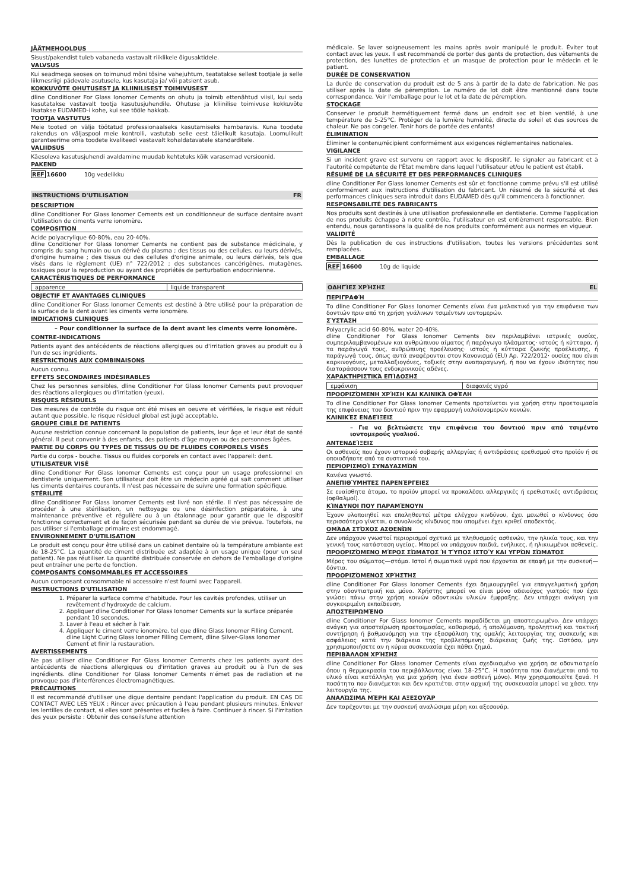JÄÄTMEHOOLDUS
Sisust/pakendist tuleb vabaneda vastavalt riiklikele õigusaktidele.
VALVSUS
Kui seadmega seoses on toimunud mõni tõsine vahejuhtum, teatatakse sellest tootjale ja selle liikmesriigi pädevale asutusele, kus kasutaja ja/ või patsient asub.
KOKKUVÕTE OHUTUSEST JA KLIINILISEST TOIMIVUSEST
dline Conditioner For Glass Ionomer Cements on ohutu ja toimib ettenähtud viisil, kui seda kasutatakse vastavalt tootja kasutusjuhendile. Ohutuse ja kliinilise toimivuse kokkuvõte lisatakse EUDAMED-i kohe, kui see tööle hakkab.
TOOTJA VASTUTUS
Meie tooted on välja töötatud professionaalseks kasutamiseks hambaravis. Kuna toodete rakendus on väljaspool meie kontrolli, vastutab selle eest täielikult kasutaja. Loomulikult garanteerime oma toodete kvaliteedi vastavalt kohaldatavatele standarditele.
VALIIDSUS
Käesoleva kasutusjuhendi avaldamine muudab kehtetuks kõik varasemad versioonid.
PAKEND
REF 16600 10g vedelikku
INSTRUCTIONS D'UTILISATION FR
DESCRIPTION
dline Conditioner For Glass Ionomer Cements est un conditionneur de surface dentaire avant l'utilisation de ciments verre ionomère.
COMPOSITION
Acide polyacrylique 60-80%, eau 20-40%.
dline Conditioner For Glass Ionomer Cements ne contient pas de substance médicinale, y compris du sang humain ou un dérivé du plasma ; des tissus ou des cellules, ou leurs dérivés, d'origine humaine ; des tissus ou des cellules d'origine animale, ou leurs dérivés, tels que visés dans le règlement (UE) n° 722/2012 ; des substances cancérigènes, mutagènes, toxiques pour la reproduction ou ayant des propriétés de perturbation endocrinienne.
CARACTÉRISTIQUES DE PERFORMANCE
| apparence | liquide transparent |
OBJECTIF ET AVANTAGES CLINIQUES
dline Conditioner For Glass Ionomer Cements est destiné à être utilisé pour la préparation de la surface de la dent avant les ciments verre ionomère.
INDICATIONS CLINIQUES
– Pour conditionner la surface de la dent avant les ciments verre ionomère.
CONTRE-INDICATIONS
Patients ayant des antécédents de réactions allergiques ou d'irritation graves au produit ou à l'un de ses ingrédients.
RESTRICTIONS AUX COMBINAISONS
Aucun connu.
EFFETS SECONDAIRES INDÉSIRABLES
Chez les personnes sensibles, dline Conditioner For Glass Ionomer Cements peut provoquer des réactions allergiques ou d'irritation (yeux).
RISQUES RÉSIDUELS
Des mesures de contrôle du risque ont été mises en oeuvre et vérifiées, le risque est réduit autant que possible, le risque résiduel global est jugé acceptable.
GROUPE CIBLE DE PATIENTS
Aucune restriction connue concernant la population de patients, leur âge et leur état de santé général. Il peut convenir à des enfants, des patients d'âge moyen ou des personnes âgées.
PARTIE DU CORPS OU TYPES DE TISSUS OU DE FLUIDES CORPORELS VISÉS
Partie du corps - bouche. Tissus ou fluides corporels en contact avec l'appareil: dent.
UTILISATEUR VISÉ
dline Conditioner For Glass Ionomer Cements est conçu pour un usage professionnel en dentisterie uniquement. Son utilisateur doit être un médecin agréé qui sait comment utiliser les ciments dentaires courants. Il n'est pas nécessaire de suivre une formation spécifique.
STÉRILITÉ
dline Conditioner For Glass Ionomer Cements est livré non stérile. Il n'est pas nécessaire de procéder à une stérilisation, un nettoyage ou une désinfection préparatoire, à une maintenance préventive et régulière ou à un étalonnage pour garantir que le dispositif fonctionne correctement et de façon sécurisée pendant sa durée de vie prévue. Toutefois, ne pas utiliser si l'emballage primaire est endommagé.
ENVIRONNEMENT D'UTILISATION
Le produit est conçu pour être utilisé dans un cabinet dentaire où la température ambiante est de 18-25°C. La quantité de ciment distribuée est adaptée à un usage unique (pour un seul patient). Ne pas réutiliser. La quantité distribuée conservée en dehors de l'emballage d'origine peut entraîner une perte de fonction.
COMPOSANTS CONSOMMABLES ET ACCESSOIRES
Aucun composant consommable ni accessoire n'est fourni avec l'appareil.
INSTRUCTIONS D'UTILISATION
1. Préparer la surface comme d'habitude. Pour les cavités profondes, utiliser un revêtement d'hydroxyde de calcium.
2. Appliquer dline Conditioner For Glass Ionomer Cements sur la surface préparée pendant 10 secondes.
3. Laver à l'eau et sécher à l'air.
4. Appliquer le ciment verre ionomère, tel que dline Glass Ionomer Filling Cement, dline Light Curing Glass Ionomer Filling Cement, dline Silver-Glass Ionomer Cement et finir la restauration.
AVERTISSEMENTS
Ne pas utiliser dline Conditioner For Glass Ionomer Cements chez les patients ayant des antécédents de réactions allergiques ou d'irritation graves au produit ou à l'un de ses ingrédients. dline Conditioner For Glass Ionomer Cements n'émet pas de radiation et ne provoque pas d'interférences électromagnétiques.
PRÉCAUTIONS
Il est recommandé d'utiliser une digue dentaire pendant l'application du produit. EN CAS DE CONTACT AVEC LES YEUX : Rincer avec précaution à l'eau pendant plusieurs minutes. Enlever les lentilles de contact, si elles sont présentes et faciles à faire. Continuer à rincer. Si l'irritation des yeux persiste : Obtenir des conseils/une attention
médicale. Se laver soigneusement les mains après avoir manipulé le produit. Éviter tout contact avec les yeux. Il est recommandé de porter des gants de protection, des vêtements de protection, des lunettes de protection et un masque de protection pour le médecin et le patient.
DURÉE DE CONSERVATION
La durée de conservation du produit est de 5 ans à partir de la date de fabrication. Ne pas utiliser après la date de péremption. Le numéro de lot doit être mentionné dans toute correspondance. Voir l'emballage pour le lot et la date de péremption.
STOCKAGE
Conserver le produit hermétiquement fermé dans un endroit sec et bien ventilé, à une température de 5-25°C. Protéger de la lumière humidité, directe du soleil et des sources de chaleur. Ne pas congeler. Tenir hors de portée des enfants!
ÉLIMINATION
Éliminer le contenu/récipient conformément aux exigences réglementaires nationales.
VIGILANCE
Si un incident grave est survenu en rapport avec le dispositif, le signaler au fabricant et à l'autorité compétente de l'État membre dans lequel l'utilisateur et/ou le patient est établi.
RÉSUMÉ DE LA SÉCURITÉ ET DES PERFORMANCES CLINIQUES
dline Conditioner For Glass Ionomer Cements est sûr et fonctionne comme prévu s'il est utilisé conformément aux instructions d'utilisation du fabricant. Un résumé de la sécurité et des performances cliniques sera introduit dans EUDAMED dès qu'il commencera à fonctionner.
RESPONSABILITÉ DES FABRICANTS
Nos produits sont destinés à une utilisation professionnelle en dentisterie. Comme l'application de nos produits échappe à notre contrôle, l'utilisateur en est entièrement responsable. Bien entendu, nous garantissons la qualité de nos produits conformément aux normes en vigueur.
VALIDITÉ
Dès la publication de ces instructions d'utilisation, toutes les versions précédentes sont remplacées.
EMBALLAGE
REF 16600 10g de liquide
ΟΔΗΓΊΕΣ ΧΡΉΣΗΣ EL
ΠΕΡΙΓΡΑΦΉ
Το dline Conditioner For Glass Ionomer Cements είναι ένα μαλακτικό για την επιφάνεια των δοντιών πριν από τη χρήση γυάλινων τσιμέντων ιοντομερών.
ΣΎΣΤΑΣΗ
Polyacrylic acid 60-80%, water 20-40%.
dline Conditioner For Glass Ionomer Cements δεν περιλαμβάνει ιατρικές ουσίες, συμπεριλαμβανομένων και ανθρώπινου αίματος ή παράγωγο πλάσματος· ιστούς ή κύτταρα, ή τα παράγωγά τους, ανθρώπινης προέλευσης· ιστούς ή κύτταρα ζωικής προέλευσης, ή παράγωγά τους, όπως αυτά αναφέρονται στον Κανονισμό (ΕU) Αρ. 722/2012· ουσίες που είναι καρκινογόνες, μεταλλαξιογόνες, τοξικές στην αναπαραγωγή, ή που να έχουν ιδιότητες που διαταράσσουν τους ενδοκρινικούς αδένες.
ΧΑΡΑΚΤΗΡΙΣΤΙΚΆ ΕΠΊΔΟΣΗΣ
| εμφάνιση | διαφανές υγρό |
ΠΡΟΟΡΙΖΌΜΕΝΗ ΧΡΉΣΗ ΚΑΙ ΚΛΙΝΙΚΆ ΟΦΈΛΗ
Το dline Conditioner For Glass Ionomer Cements προτείνεται για χρήση στην προετοιμασία της επιφάνειας του δοντιού πριν την εφαρμογή υαλοϊονομερών κονιών.
ΚΛΙΝΙΚΈΣ ΕΝΔΕΊΞΕΙΣ
– Για να βελτιώσετε την επιφάνεια του δοντιού πριν από τσιμέντο ιοντομερούς γυαλιού.
ΑΝΤΕΝΔΕΊΞΕΙΣ
Οι ασθενείς που έχουν ιστορικό σοβαρής αλλεργίας ή αντιδράσεις ερεθισμού στο προϊόν ή σε οποιοδήποτε από τα συστατικά του.
ΠΕΡΙΟΡΙΣΜΟΊ ΣΥΝΔΥΑΣΜΏΝ
Κανένα γνωστό.
ΑΝΕΠΙΘΎΜΗΤΕΣ ΠΑΡΕΝΈΡΓΕΙΕΣ
Σε ευαίσθητα άτομα, το προϊόν μπορεί να προκαλέσει αλλεργικές ή ερεθιστικές αντιδράσεις (οφθαλμοί).
ΚΊΝΔΥΝΟΙ ΠΟΥ ΠΑΡΑΜΈΝΟΥΝ
Έχουν υλοποιηθεί και επαληθευτεί μέτρα ελέγχου κινδύνου, έχει μειωθεί ο κίνδυνος όσο περισσότερο γίνεται, ο συνολικός κίνδυνος που απομένει έχει κριθεί αποδεκτός.
ΟΜΆΔΑ ΣΤΌΧΟΣ ΑΣΘΕΝΏΝ
Δεν υπάρχουν γνωστοί περιορισμοί σχετικά με πληθυσμούς ασθενών, την ηλικία τους, και την γενική τους κατάσταση υγείας. Μπορεί να υπάρχουν παιδιά, ενήλικες, ή ηλικιωμένοι ασθενείς.
ΠΡΟΟΡΙΖΌΜΕΝΟ ΜΈΡΟΣ ΣΏΜΑΤΟΣ Ή ΤΎΠΟΣ ΙΣΤΟΎ ΚΑΙ ΥΓΡΏΝ ΣΏΜΑΤΟΣ
Μέρος του σώματος—στόμα. Ιστοί ή σωματικά υγρά που έρχονται σε επαφή με την συσκευή—δόντια.
ΠΡΟΟΡΙΖΌΜΕΝΟΣ ΧΡΉΣΤΗΣ
dline Conditioner For Glass Ionomer Cements έχει δημιουργηθεί για επαγγελματική χρήση στην οδοντιατρική και μόνο. Χρήστης μπορεί να είναι μόνο αδειούχος γιατρός που έχει γνώσει πάνω στην χρήση κοινών οδοντικών υλικών έμφραξης. Δεν υπάρχει ανάγκη για συγκεκριμένη εκπαίδευση.
ΑΠΟΣΤΕΙΡΩΜΈΝΟ
dline Conditioner For Glass Ionomer Cements παραδίδεται μη αποστειρωμένο. Δεν υπάρχει ανάγκη για αποστείρωση προετοιμασίας, καθαρισμό, ή απολύμανση, προληπτική και τακτική συντήρηση ή βαθμονόμηση για την εξασφάλιση της ομαλής λειτουργίας της συσκευής και ασφάλειας κατά την διάρκεια της προβλεπόμενης διάρκειας ζωής της. Ωστόσο, μην χρησιμοποιήσετε αν η κύρια συσκευασία έχει πάθει ζημιά.
ΠΕΡΙΒΆΛΛΟΝ ΧΡΉΣΗΣ
dline Conditioner For Glass Ionomer Cements είναι σχεδιασμένο για χρήση σε οδοντιατρείο όπου η θερμοκρασία του περιβάλλοντος είναι 18–25°C. Η ποσότητα που διανέμεται από το υλικό είναι κατάλληλη για μια χρήση (για έναν ασθενή μόνο). Μην χρησιμοποιείτε ξανά. Η ποσότητα που διανέμεται και δεν κρατιέται στην αρχική της συσκευασία μπορεί να χάσει την λειτουργία της.
ΑΝΑΛΏΣΙΜΑ ΜΈΡΗ ΚΑΙ ΑΞΕΣΟΥΆΡ
Δεν παρέχονται με την συσκευή αναλώσιμα μέρη και αξεσουάρ.